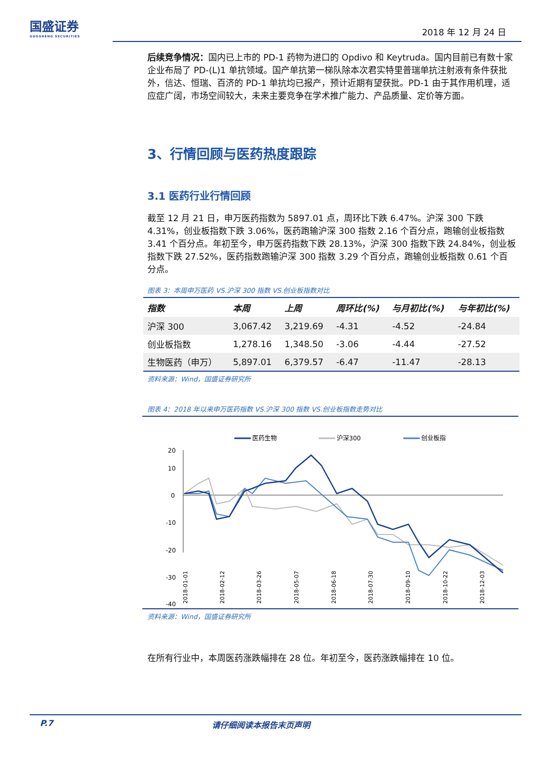国盛证券
GUOSHENG SECURITIES
2018 年 12 月 24 日
后续竞争情况：国内已上市的 PD-1 药物为进口的 Opdivo 和 Keytruda。国内目前已有数十家企业布局了 PD-(L)1 单抗领域。国产单抗第一梯队除本次君实特里普瑞单抗注射液有条件获批外，信达、恒瑞、百济的 PD-1 单抗均已报产，预计近期有望获批。PD-1 由于其作用机理，适应症广阔，市场空间较大，未来主要竞争在学术推广能力、产品质量、定价等方面。
3、行情回顾与医药热度跟踪
3.1 医药行业行情回顾
截至 12 月 21 日，申万医药指数为 5897.01 点，周环比下跌 6.47%。沪深 300 下跌 4.31%，创业板指数下跌 3.06%，医药跑输沪深 300 指数 2.16 个百分点，跑输创业板指数 3.41 个百分点。年初至今，申万医药指数下跌 28.13%，沪深 300 指数下跌 24.84%，创业板指数下跌 27.52%，医药指数跑输沪深 300 指数 3.29 个百分点，跑输创业板指数 0.61 个百分点。
图表 3：本周申万医药 VS.沪深 300 指数 VS.创业板指数对比
| 指数 | 本周 | 上周 | 周环比(%) | 与月初比(%) | 与年初比(%) |
| --- | --- | --- | --- | --- | --- |
| 沪深 300 | 3,067.42 | 3,219.69 | -4.31 | -4.52 | -24.84 |
| 创业板指数 | 1,278.16 | 1,348.50 | -3.06 | -4.44 | -27.52 |
| 生物医药（申万） | 5,897.01 | 6,379.57 | -6.47 | -11.47 | -28.13 |
资料来源：Wind，国盛证券研究所
图表 4：2018 年以来申万医药指数 VS.沪深 300 指数 VS.创业板指数走势对比
医药生物
沪深300
创业板指
20
10
0
-10
-20
-30
-40
2018-01-01
2018-02-12
2018-03-26
2018-05-07
2018-06-18
2018-07-30
2018-09-10
2018-10-22
2018-12-03
资料来源：Wind，国盛证券研究所
在所有行业中，本周医药涨跌幅排在 28 位。年初至今，医药涨跌幅排在 10 位。
P.7 请仔细阅读本报告末页声明